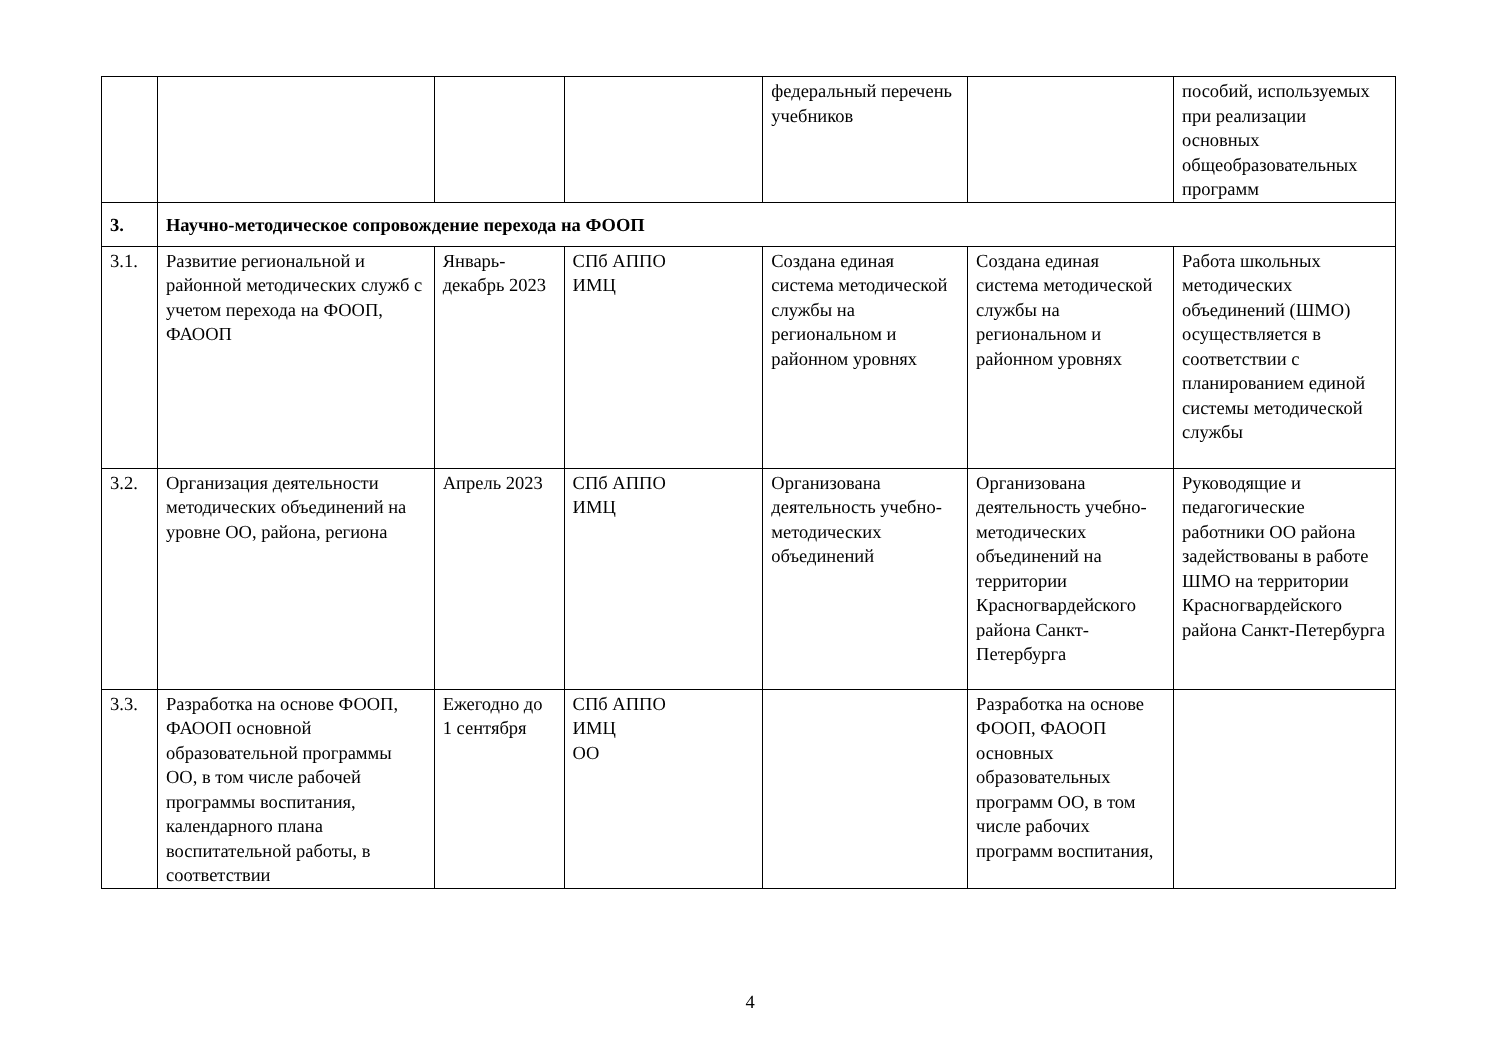| | | | | федеральный перечень учебников | | пособий, используемых при реализации основных общеобразовательных программ |
| 3. | Научно-методическое сопровождение перехода на ФООП | | | | | |
| 3.1. | Развитие региональной и районной методических служб с учетом перехода на ФООП, ФАООП | Январь-декабрь 2023 | СПб АППО ИМЦ | Создана единая система методической службы на региональном и районном уровнях | Создана единая система методической службы на региональном и районном уровнях | Работа школьных методических объединений (ШМО) осуществляется в соответствии с планированием единой системы методической службы |
| 3.2. | Организация деятельности методических объединений на уровне ОО, района, региона | Апрель 2023 | СПб АППО ИМЦ | Организована деятельность учебно-методических объединений | Организована деятельность учебно-методических объединений на территории Красногвардейского района Санкт-Петербурга | Руководящие и педагогические работники ОО района задействованы в работе ШМО на территории Красногвардейского района Санкт-Петербурга |
| 3.3. | Разработка на основе ФООП, ФАООП основной образовательной программы ОО, в том числе рабочей программы воспитания, календарного плана воспитательной работы, в соответствии | Ежегодно до 1 сентября | СПб АППО ИМЦ ОО | | Разработка на основе ФООП, ФАООП основных образовательных программ ОО, в том числе рабочих программ воспитания, | |
4